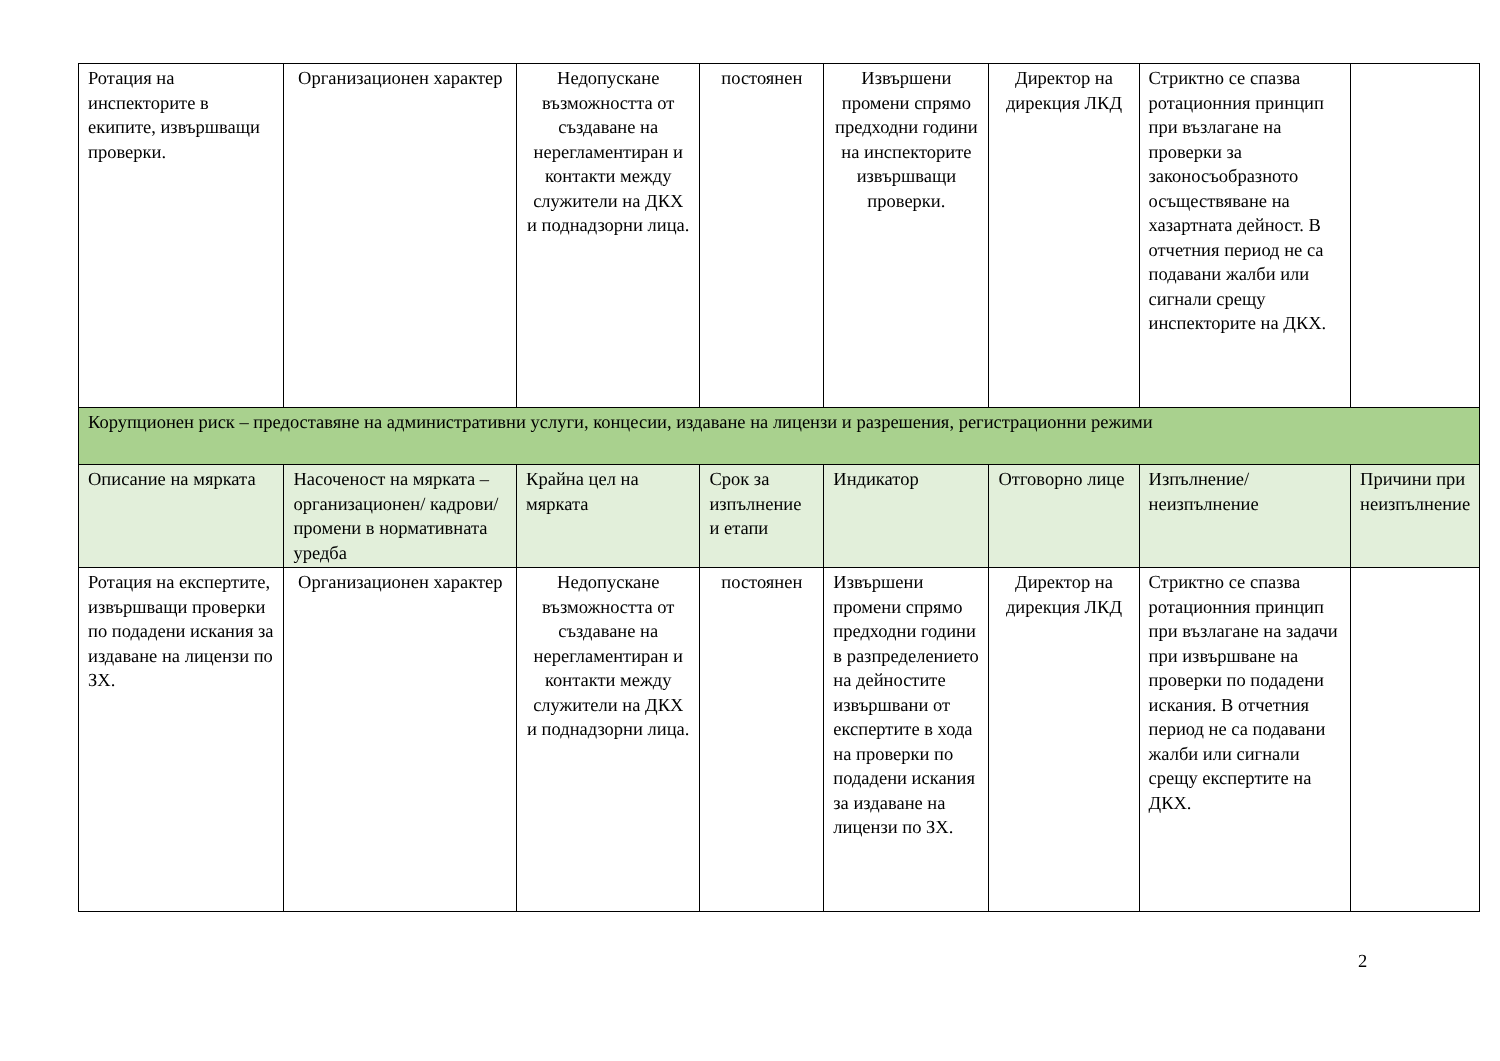| Ротация на инспекторите в екипите, извършващи проверки. | Организационен характер | Недопускане възможността от създаване на нерегламентиран и контакти между служители на ДКХ и поднадзорни лица. | постоянен | Извършени промени спрямо предходни години на инспекторите извършващи проверки. | Директор на дирекция ЛКД | Стриктно се спазва ротационния принцип при възлагане на проверки за законосъобразното осъществяване на хазартната дейност. В отчетния период не са подавани жалби или сигнали срещу инспекторите на ДКХ. | |
| Корупционен риск – предоставяне на административни услуги, концесии, издаване на лицензи и разрешения, регистрационни режими | | | | | | | |
| Описание на мярката | Насоченост на мярката – организационен/ кадрови/ промени в нормативната уредба | Крайна цел на мярката | Срок за изпълнение и етапи | Индикатор | Отговорно лице | Изпълнение/ неизпълнение | Причини при неизпълнение |
| Ротация на експертите, извършващи проверки по подадени искания за издаване на лицензи по ЗХ. | Организационен характер | Недопускане възможността от създаване на нерегламентиран и контакти между служители на ДКХ и поднадзорни лица. | постоянен | Извършени промени спрямо предходни години в разпределението на дейностите извършвани от експертите в хода на проверки по подадени искания за издаване на лицензи по ЗХ. | Директор на дирекция ЛКД | Стриктно се спазва ротационния принцип при възлагане на задачи при извършване на проверки по подадени искания. В отчетния период не са подавани жалби или сигнали срещу експертите на ДКХ. | |
2